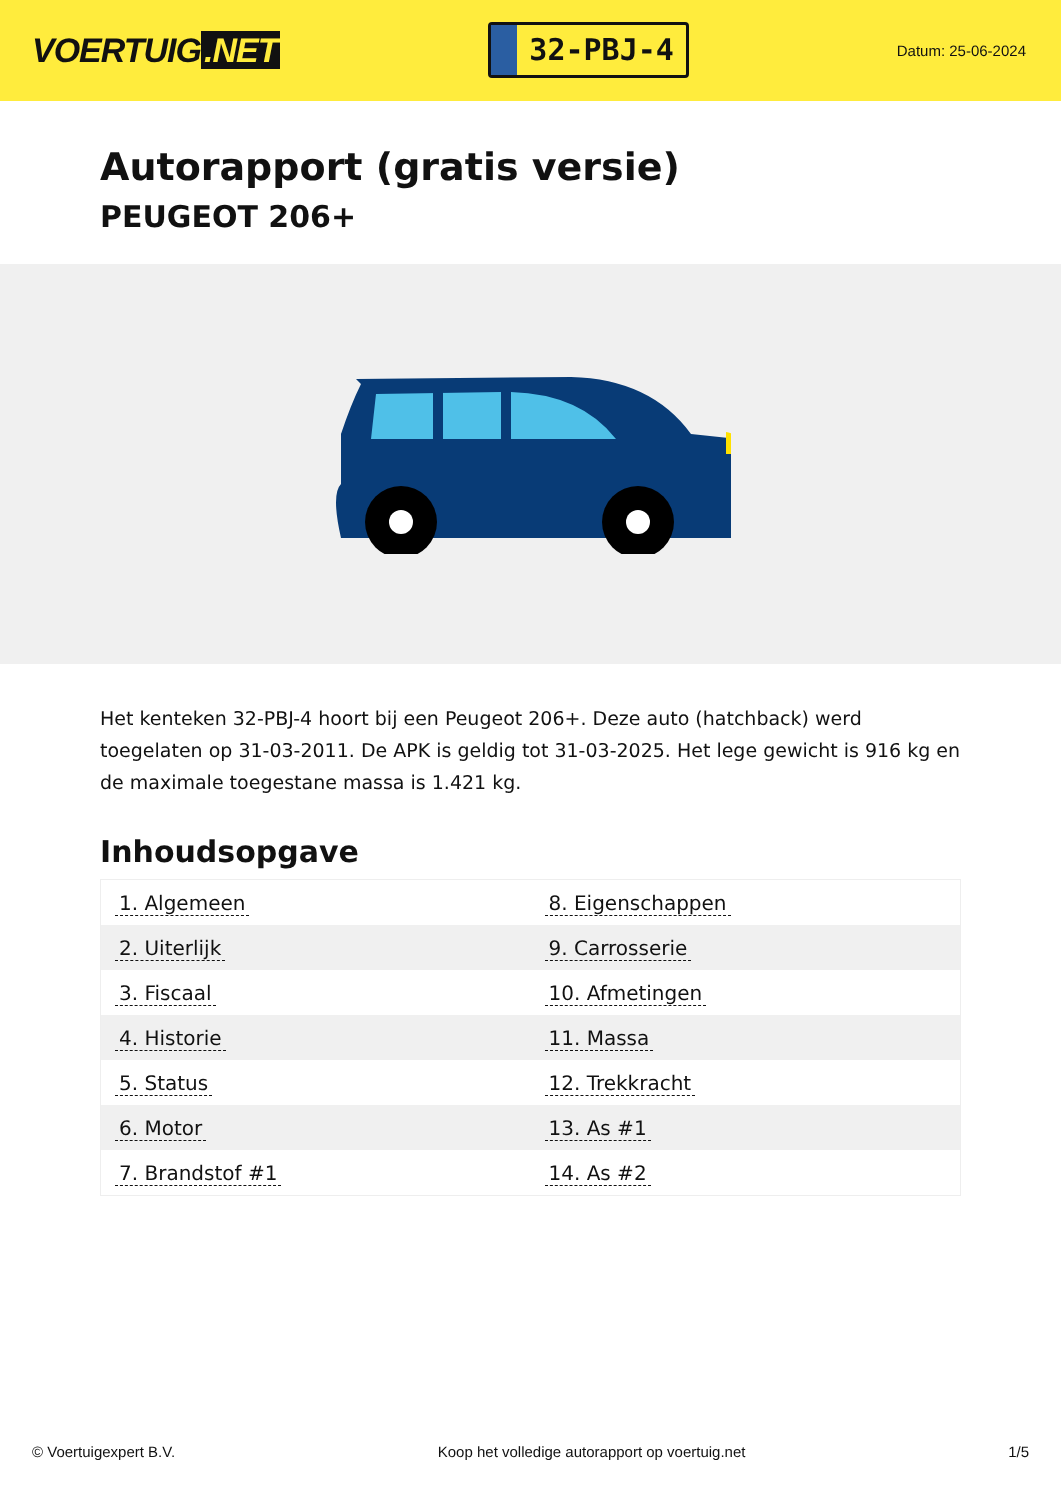VOERTUIG.NET
32-PBJ-4
Datum: 25-06-2024
Autorapport (gratis versie)
PEUGEOT 206+
Het kenteken 32-PBJ-4 hoort bij een Peugeot 206+. Deze auto (hatchback) werd toegelaten op 31-03-2011. De APK is geldig tot 31-03-2025. Het lege gewicht is 916 kg en de maximale toegestane massa is 1.421 kg.
Inhoudsopgave
| 1. Algemeen | 8. Eigenschappen |
| 2. Uiterlijk | 9. Carrosserie |
| 3. Fiscaal | 10. Afmetingen |
| 4. Historie | 11. Massa |
| 5. Status | 12. Trekkracht |
| 6. Motor | 13. As #1 |
| 7. Brandstof #1 | 14. As #2 |
© Voertuigexpert B.V. Koop het volledige autorapport op voertuig.net 1/5